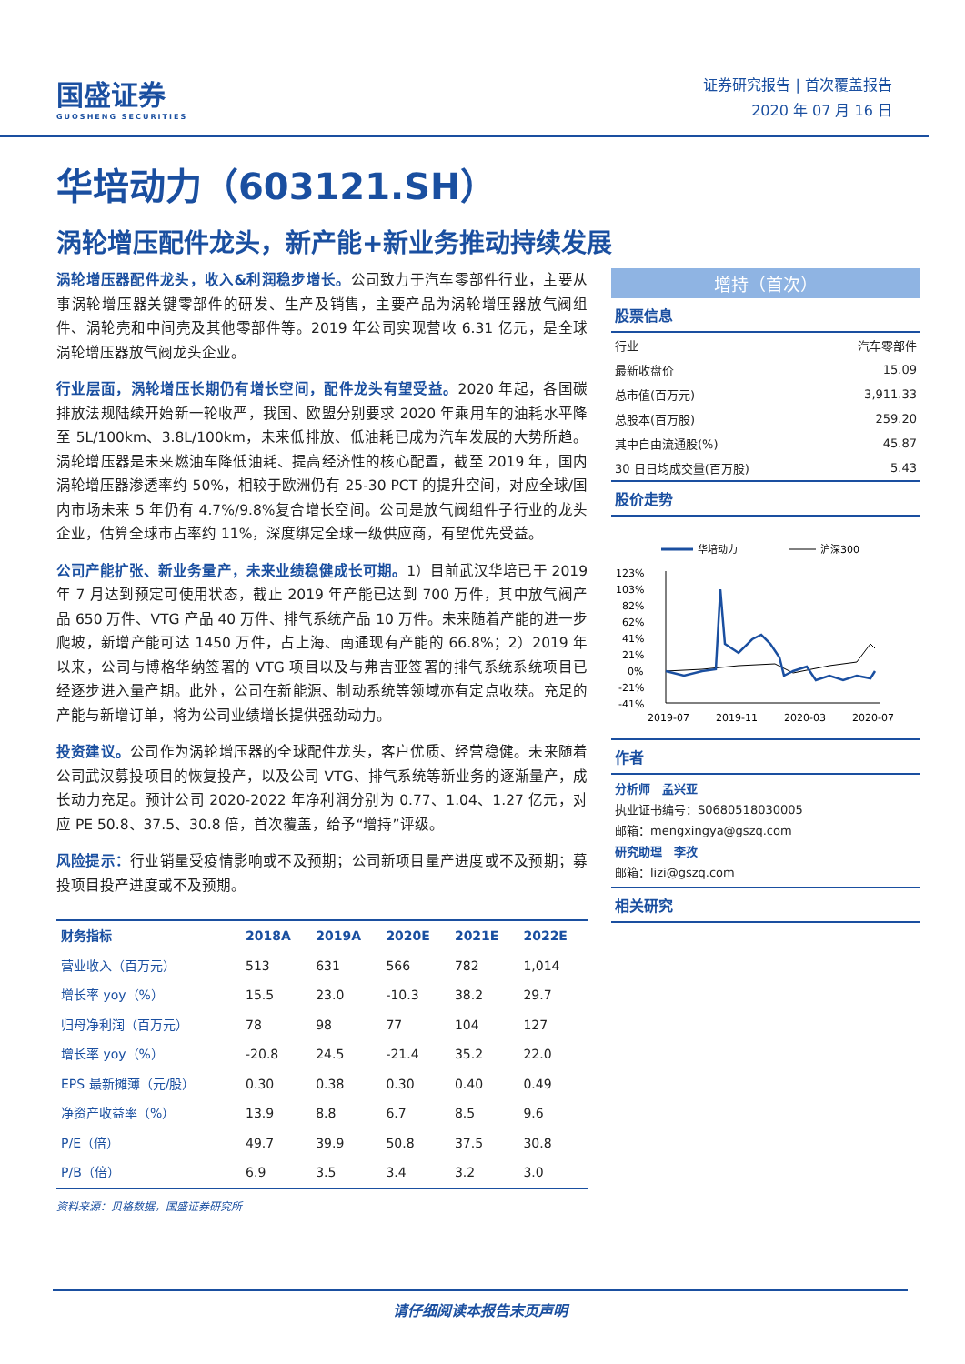国盛证券
GUOSHENG SECURITIES
证券研究报告 | 首次覆盖报告
2020 年 07 月 16 日
华培动力（603121.SH）
涡轮增压配件龙头，新产能+新业务推动持续发展
涡轮增压器配件龙头，收入&利润稳步增长。公司致力于汽车零部件行业，主要从事涡轮增压器关键零部件的研发、生产及销售，主要产品为涡轮增压器放气阀组件、涡轮壳和中间壳及其他零部件等。2019 年公司实现营收 6.31 亿元，是全球涡轮增压器放气阀龙头企业。
行业层面，涡轮增压长期仍有增长空间，配件龙头有望受益。2020 年起，各国碳排放法规陆续开始新一轮收严，我国、欧盟分别要求 2020 年乘用车的油耗水平降至 5L/100km、3.8L/100km，未来低排放、低油耗已成为汽车发展的大势所趋。涡轮增压器是未来燃油车降低油耗、提高经济性的核心配置，截至 2019 年，国内涡轮增压器渗透率约 50%，相较于欧洲仍有 25-30 PCT 的提升空间，对应全球/国内市场未来 5 年仍有 4.7%/9.8%复合增长空间。公司是放气阀组件子行业的龙头企业，估算全球市占率约 11%，深度绑定全球一级供应商，有望优先受益。
公司产能扩张、新业务量产，未来业绩稳健成长可期。1）目前武汉华培已于 2019 年 7 月达到预定可使用状态，截止 2019 年产能已达到 700 万件，其中放气阀产品 650 万件、VTG 产品 40 万件、排气系统产品 10 万件。未来随着产能的进一步爬坡，新增产能可达 1450 万件，占上海、南通现有产能的 66.8%；2）2019 年以来，公司与博格华纳签署的 VTG 项目以及与弗吉亚签署的排气系统系统项目已经逐步进入量产期。此外，公司在新能源、制动系统等领域亦有定点收获。充足的产能与新增订单，将为公司业绩增长提供强劲动力。
投资建议。公司作为涡轮增压器的全球配件龙头，客户优质、经营稳健。未来随着公司武汉募投项目的恢复投产，以及公司 VTG、排气系统等新业务的逐渐量产，成长动力充足。预计公司 2020-2022 年净利润分别为 0.77、1.04、1.27 亿元，对应 PE 50.8、37.5、30.8 倍，首次覆盖，给予“增持”评级。
风险提示：行业销量受疫情影响或不及预期；公司新项目量产进度或不及预期；募投项目投产进度或不及预期。
| 财务指标 | 2018A | 2019A | 2020E | 2021E | 2022E |
| --- | --- | --- | --- | --- | --- |
| 营业收入（百万元） | 513 | 631 | 566 | 782 | 1,014 |
| 增长率 yoy（%） | 15.5 | 23.0 | -10.3 | 38.2 | 29.7 |
| 归母净利润（百万元） | 78 | 98 | 77 | 104 | 127 |
| 增长率 yoy（%） | -20.8 | 24.5 | -21.4 | 35.2 | 22.0 |
| EPS 最新摊薄（元/股） | 0.30 | 0.38 | 0.30 | 0.40 | 0.49 |
| 净资产收益率（%） | 13.9 | 8.8 | 6.7 | 8.5 | 9.6 |
| P/E（倍） | 49.7 | 39.9 | 50.8 | 37.5 | 30.8 |
| P/B（倍） | 6.9 | 3.5 | 3.4 | 3.2 | 3.0 |
资料来源：贝格数据，国盛证券研究所
增持（首次）
股票信息
| 行业 | 汽车零部件 |
| 最新收盘价 | 15.09 |
| 总市值(百万元) | 3,911.33 |
| 总股本(百万股) | 259.20 |
| 其中自由流通股(%) | 45.87 |
| 30 日日均成交量(百万股) | 5.43 |
股价走势
华培动力
沪深300
123%
103%
82%
62%
41%
21%
0%
-21%
-41%
2019-07
2019-11
2020-03
2020-07
作者
分析师　孟兴亚
执业证书编号：S0680518030005
邮箱：mengxingya@gszq.com
研究助理　李孜
邮箱：lizi@gszq.com
相关研究
请仔细阅读本报告末页声明